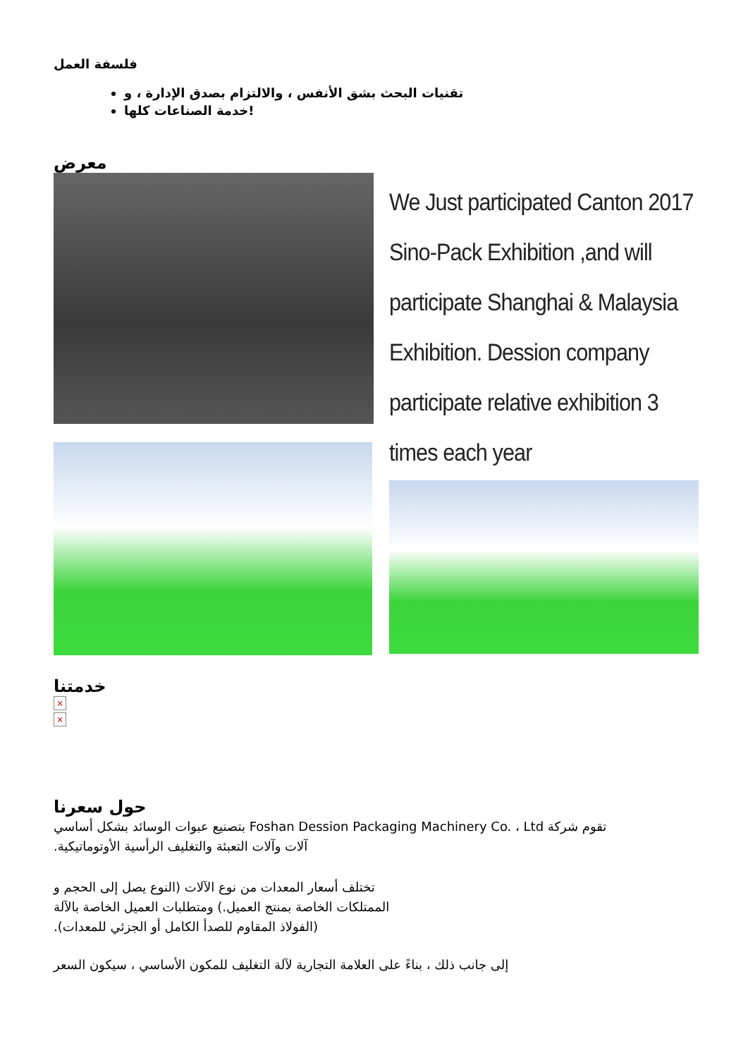فلسفة العمل
تقنيات البحث بشق الأنفس ، والالتزام بصدق الإدارة ، و
خدمة الصناعات كلها!
معرض
We Just participated Canton 2017 Sino-Pack Exhibition ,and will participate Shanghai & Malaysia Exhibition. Dession company participate relative exhibition 3 times each year
خدمتنا
×
×
حول سعرنا
تقوم شركة Foshan Dession Packaging Machinery Co. ، Ltd بتصنيع عبوات الوسائد بشكل أساسي
آلات وآلات التعبئة والتغليف الرأسية الأوتوماتيكية.
تختلف أسعار المعدات من نوع الآلات (النوع يصل إلى الحجم و
الممتلكات الخاصة بمنتج العميل.) ومتطلبات العميل الخاصة بالآلة
(الفولاذ المقاوم للصدأ الكامل أو الجزئي للمعدات).
إلى جانب ذلك ، بناءً على العلامة التجارية لآلة التغليف للمكون الأساسي ، سيكون السعر